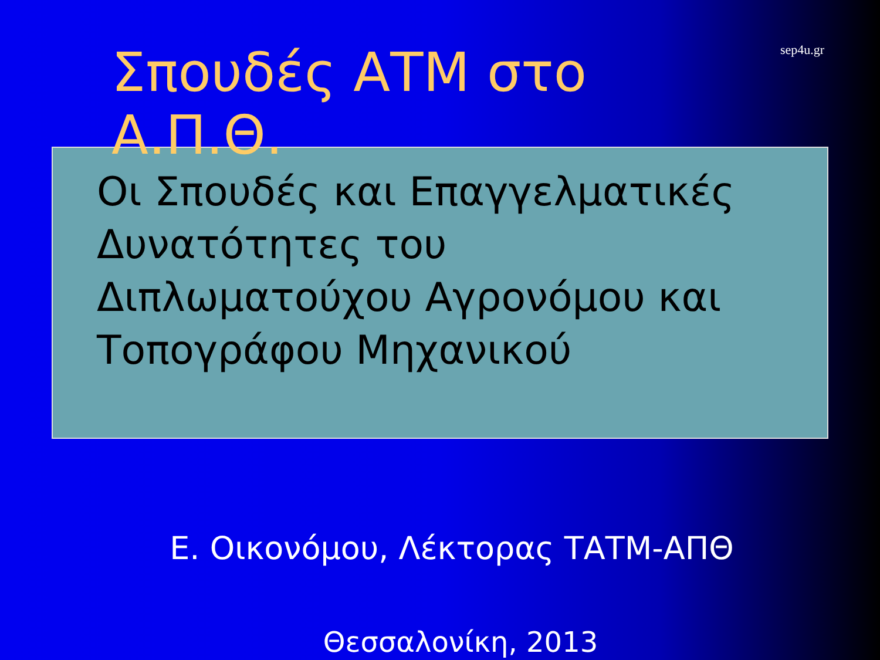Σπουδές ΑΤΜ στο Α.Π.Θ.
sep4u.gr
Οι Σπουδές και Επαγγελματικές
Δυνατότητες του
Διπλωματούχου Αγρονόμου και
Τοπογράφου Μηχανικού
Ε. Οικονόμου, Λέκτορας ΤΑΤΜ-ΑΠΘ
Θεσσαλονίκη, 2013